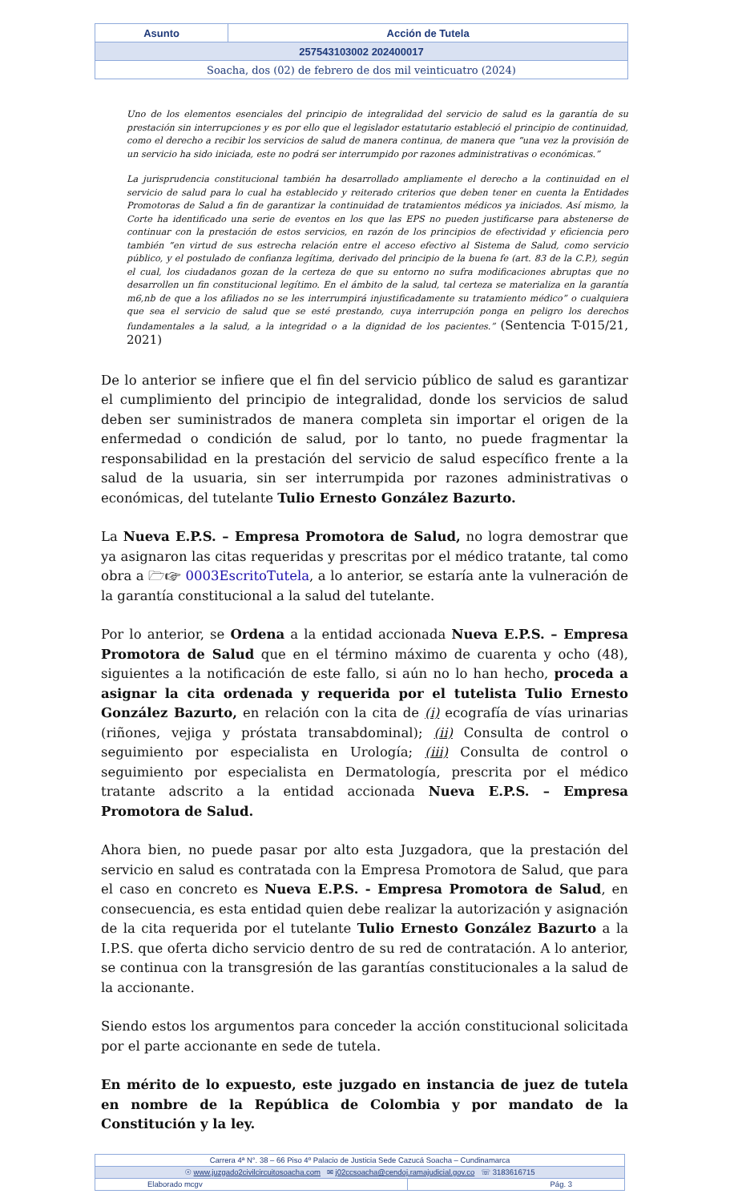| Asunto | Acción de Tutela |
| 257543103002 202400017 | |
| Soacha, dos (02) de febrero de dos mil veinticuatro (2024) | |
Uno de los elementos esenciales del principio de integralidad del servicio de salud es la garantía de su prestación sin interrupciones y es por ello que el legislador estatutario estableció el principio de continuidad, como el derecho a recibir los servicios de salud de manera continua, de manera que “una vez la provisión de un servicio ha sido iniciada, este no podrá ser interrumpido por razones administrativas o económicas.”
La jurisprudencia constitucional también ha desarrollado ampliamente el derecho a la continuidad en el servicio de salud para lo cual ha establecido y reiterado criterios que deben tener en cuenta la Entidades Promotoras de Salud a fin de garantizar la continuidad de tratamientos médicos ya iniciados. Así mismo, la Corte ha identificado una serie de eventos en los que las EPS no pueden justificarse para abstenerse de continuar con la prestación de estos servicios, en razón de los principios de efectividad y eficiencia pero también “en virtud de sus estrecha relación entre el acceso efectivo al Sistema de Salud, como servicio público, y el postulado de confianza legítima, derivado del principio de la buena fe (art. 83 de la C.P.), según el cual, los ciudadanos gozan de la certeza de que su entorno no sufra modificaciones abruptas que no desarrollen un fin constitucional legítimo. En el ámbito de la salud, tal certeza se materializa en la garantía m6,nb de que a los afiliados no se les interrumpirá injustificadamente su tratamiento médico” o cualquiera que sea el servicio de salud que se esté prestando, cuya interrupción ponga en peligro los derechos fundamentales a la salud, a la integridad o a la dignidad de los pacientes.” (Sentencia T-015/21, 2021)
De lo anterior se infiere que el fin del servicio público de salud es garantizar el cumplimiento del principio de integralidad, donde los servicios de salud deben ser suministrados de manera completa sin importar el origen de la enfermedad o condición de salud, por lo tanto, no puede fragmentar la responsabilidad en la prestación del servicio de salud específico frente a la salud de la usuaria, sin ser interrumpida por razones administrativas o económicas, del tutelante Tulio Ernesto González Bazurto.
La Nueva E.P.S. – Empresa Promotora de Salud, no logra demostrar que ya asignaron las citas requeridas y prescritas por el médico tratante, tal como obra a 🗁☞ 0003EscritoTutela, a lo anterior, se estaría ante la vulneración de la garantía constitucional a la salud del tutelante.
Por lo anterior, se Ordena a la entidad accionada Nueva E.P.S. – Empresa Promotora de Salud que en el término máximo de cuarenta y ocho (48), siguientes a la notificación de este fallo, si aún no lo han hecho, proceda a asignar la cita ordenada y requerida por el tutelista Tulio Ernesto González Bazurto, en relación con la cita de (i) ecografía de vías urinarias (riñones, vejiga y próstata transabdominal); (ii) Consulta de control o seguimiento por especialista en Urología; (iii) Consulta de control o seguimiento por especialista en Dermatología, prescrita por el médico tratante adscrito a la entidad accionada Nueva E.P.S. – Empresa Promotora de Salud.
Ahora bien, no puede pasar por alto esta Juzgadora, que la prestación del servicio en salud es contratada con la Empresa Promotora de Salud, que para el caso en concreto es Nueva E.P.S. - Empresa Promotora de Salud, en consecuencia, es esta entidad quien debe realizar la autorización y asignación de la cita requerida por el tutelante Tulio Ernesto González Bazurto a la I.P.S. que oferta dicho servicio dentro de su red de contratación. A lo anterior, se continua con la transgresión de las garantías constitucionales a la salud de la accionante.
Siendo estos los argumentos para conceder la acción constitucional solicitada por el parte accionante en sede de tutela.
En mérito de lo expuesto, este juzgado en instancia de juez de tutela en nombre de la República de Colombia y por mandato de la Constitución y la ley.
| Carrera 4ª N°. 38 – 66 Piso 4º Palacio de Justicia Sede Cazucá Soacha – Cundinamarca | |
| ☉ www.juzgado2civilcircuitosoacha.com ✉ j02ccsoacha@cendoj.ramajudicial.gov.co ☏ 3183616715 | |
| Elaborado mcgv | Pág. 3 |